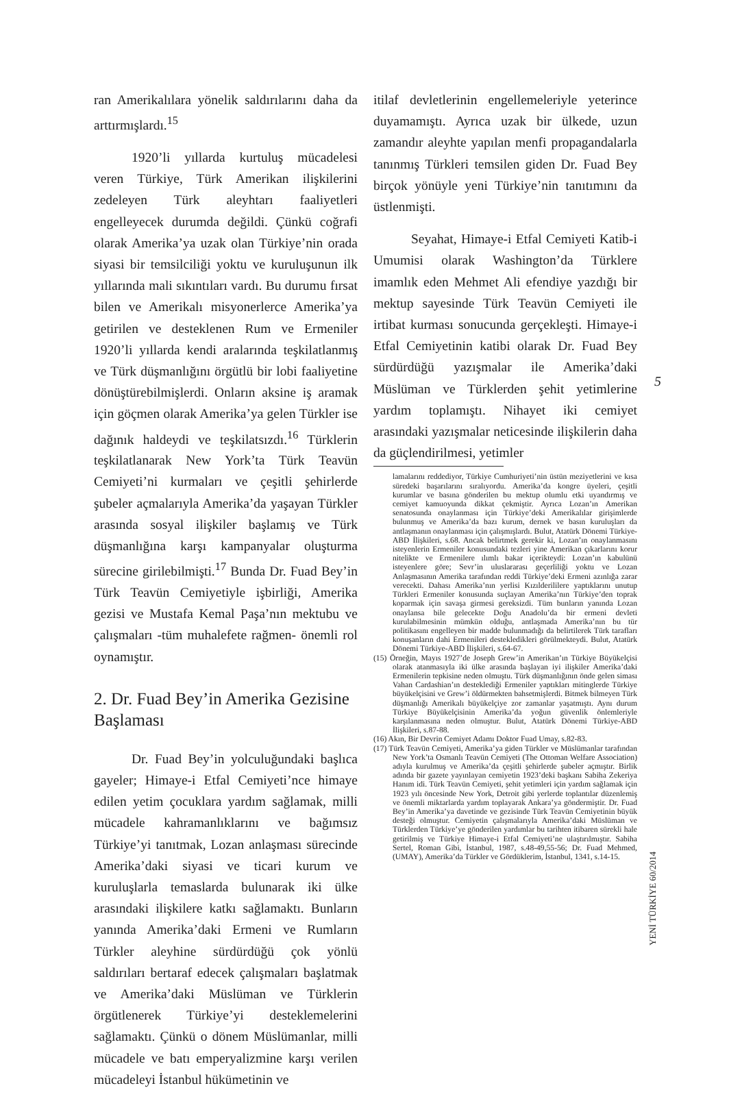ran Amerikalılara yönelik saldırılarını daha da arttırmışlardı.<sup>15</sup>
1920’li yıllarda kurtuluş mücadelesi veren Türkiye, Türk Amerikan ilişkilerini zedeleyen Türk aleyhtarı faaliyetleri engelleyecek durumda değildi. Çünkü coğrafi olarak Amerika’ya uzak olan Türkiye’nin orada siyasi bir temsilciliği yoktu ve kuruluşunun ilk yıllarında mali sıkıntıları vardı. Bu durumu fırsat bilen ve Amerikalı misyonerlerce Amerika’ya getirilen ve desteklenen Rum ve Ermeniler 1920’li yıllarda kendi aralarında teşkilatlanmış ve Türk düşmanlığını örgütlü bir lobi faaliyetine dönüştürebilmişlerdi. Onların aksine iş aramak için göçmen olarak Amerika’ya gelen Türkler ise dağınık haldeydi ve teşkilatsızdı.<sup>16</sup> Türklerin teşkilatlanarak New York’ta Türk Teavün Cemiyeti’ni kurmaları ve çeşitli şehirlerde şubeler açmalarıyla Amerika’da yaşayan Türkler arasında sosyal ilişkiler başlamış ve Türk düşmanlığına karşı kampanyalar oluşturma sürecine girilebilmişti.<sup>17</sup> Bunda Dr. Fuad Bey’in Türk Teavün Cemiyetiyle işbirliği, Amerika gezisi ve Mustafa Kemal Paşa’nın mektubu ve çalışmaları -tüm muhalefete rağmen- önemli rol oynamıştır.
2. Dr. Fuad Bey’in Amerika Gezisine Başlaması
Dr. Fuad Bey’in yolculuğundaki başlıca gayeler; Himaye-i Etfal Cemiyeti’nce himaye edilen yetim çocuklara yardım sağlamak, milli mücadele kahramanlıklarını ve bağımsız Türkiye’yi tanıtmak, Lozan anlaşması sürecinde Amerika’daki siyasi ve ticari kurum ve kuruluşlarla temaslarda bulunarak iki ülke arasındaki ilişkilere katkı sağlamaktı. Bunların yanında Amerika’daki Ermeni ve Rumların Türkler aleyhine sürdürdüğü çok yönlü saldırıları bertaraf edecek çalışmaları başlatmak ve Amerika’daki Müslüman ve Türklerin örgütlenerek Türkiye’yi desteklemelerini sağlamaktı. Çünkü o dönem Müslümanlar, milli mücadele ve batı emperyalizmine karşı verilen mücadeleyi İstanbul hükümetinin ve
itilaf devletlerinin engellemeleriyle yeterince duyamamıştı. Ayrıca uzak bir ülkede, uzun zamandır aleyhte yapılan menfi propagandalarla tanınmış Türkleri temsilen giden Dr. Fuad Bey birçok yönüyle yeni Türkiye’nin tanıtımını da üstlenmişti.
Seyahat, Himaye-i Etfal Cemiyeti Katib-i Umumisi olarak Washington’da Türklere imamlık eden Mehmet Ali efendiye yazdığı bir mektup sayesinde Türk Teavün Cemiyeti ile irtibat kurması sonucunda gerçekleşti. Himaye-i Etfal Cemiyetinin katibi olarak Dr. Fuad Bey sürdürdüğü yazışmalar ile Amerika’daki Müslüman ve Türklerden şehit yetimlerine yardım toplamıştı. Nihayet iki cemiyet arasındaki yazışmalar neticesinde ilişkilerin daha da güçlendirilmesi, yetimler
lamalarını reddediyor, Türkiye Cumhuriyeti’nin üstün meziyetlerini ve kısa süredeki başarılarını sıralıyordu. Amerika’da kongre üyeleri, çeşitli kurumlar ve basına gönderilen bu mektup olumlu etki uyandırmış ve cemiyet kamuoyunda dikkat çekmiştir. Ayrıca Lozan’ın Amerikan senatosunda onaylanması için Türkiye’deki Amerikalılar girişimlerde bulunmuş ve Amerika’da bazı kurum, dernek ve basın kuruluşları da antlaşmanın onaylanması için çalışmışlardı. Bulut, Atatürk Dönemi Türkiye-ABD İlişkileri, s.68. Ancak belirtmek gerekir ki, Lozan’ın onaylanmasını isteyenlerin Ermeniler konusundaki tezleri yine Amerikan çıkarlarını korur nitelikte ve Ermenilere ılımlı bakar içerikteydi: Lozan’ın kabulünü isteyenlere göre; Sevr’in uluslararası geçerliliği yoktu ve Lozan Anlaşmasının Amerika tarafından reddi Türkiye’deki Ermeni azınlığa zarar verecekti. Dahası Amerika’nın yerlisi Kızılderililere yaptıklarını unutup Türkleri Ermeniler konusunda suçlayan Amerika’nın Türkiye’den toprak koparmak için savaşa girmesi gereksizdi. Tüm bunların yanında Lozan onaylansa bile gelecekte Doğu Anadolu’da bir ermeni devleti kurulabilmesinin mümkün olduğu, antlaşmada Amerika’nın bu tür politikasını engelleyen bir madde bulunmadığı da belirtilerek Türk tarafları konuşanların dahi Ermenileri destekledikleri görülmekteydi. Bulut, Atatürk Dönemi Türkiye-ABD İlişkileri, s.64-67.
(15) Örneğin, Mayıs 1927’de Joseph Grew’in Amerikan’ın Türkiye Büyükelçisi olarak atanmasıyla iki ülke arasında başlayan iyi ilişkiler Amerika’daki Ermenilerin tepkisine neden olmuştu. Türk düşmanlığının önde gelen siması Vahan Cardashian’ın desteklediği Ermeniler yaptıkları mitinglerde Türkiye büyükelçisini ve Grew’i öldürmekten bahsetmişlerdi. Bitmek bilmeyen Türk düşmanlığı Amerikalı büyükelçiye zor zamanlar yaşatmıştı. Aynı durum Türkiye Büyükelçisinin Amerika’da yoğun güvenlik önlemleriyle karşılanmasına neden olmuştur. Bulut, Atatürk Dönemi Türkiye-ABD İlişkileri, s.87-88.
(16) Akın, Bir Devrin Cemiyet Adamı Doktor Fuad Umay, s.82-83.
(17) Türk Teavün Cemiyeti, Amerika’ya giden Türkler ve Müslümanlar tarafından New York’ta Osmanlı Teavün Cemiyeti (The Ottoman Welfare Association) adıyla kurulmuş ve Amerika’da çeşitli şehirlerde şubeler açmıştır. Birlik adında bir gazete yayınlayan cemiyetin 1923’deki başkanı Sabiha Zekeriya Hanım idi. Türk Teavün Cemiyeti, şehit yetimleri için yardım sağlamak için 1923 yılı öncesinde New York, Detroit gibi yerlerde toplantılar düzenlemiş ve önemli miktarlarda yardım toplayarak Ankara’ya göndermiştir. Dr. Fuad Bey’in Amerika’ya davetinde ve gezisinde Türk Teavün Cemiyetinin büyük desteği olmuştur. Cemiyetin çalışmalarıyla Amerika’daki Müslüman ve Türklerden Türkiye’ye gönderilen yardımlar bu tarihten itibaren sürekli hale getirilmiş ve Türkiye Himaye-i Etfal Cemiyeti’ne ulaştırılmıştır. Sabiha Sertel, Roman Gibi, İstanbul, 1987, s.48-49,55-56; Dr. Fuad Mehmed, (UMAY), Amerika’da Türkler ve Gördüklerim, İstanbul, 1341, s.14-15.
5
YENİ TÜRKİYE 60/2014